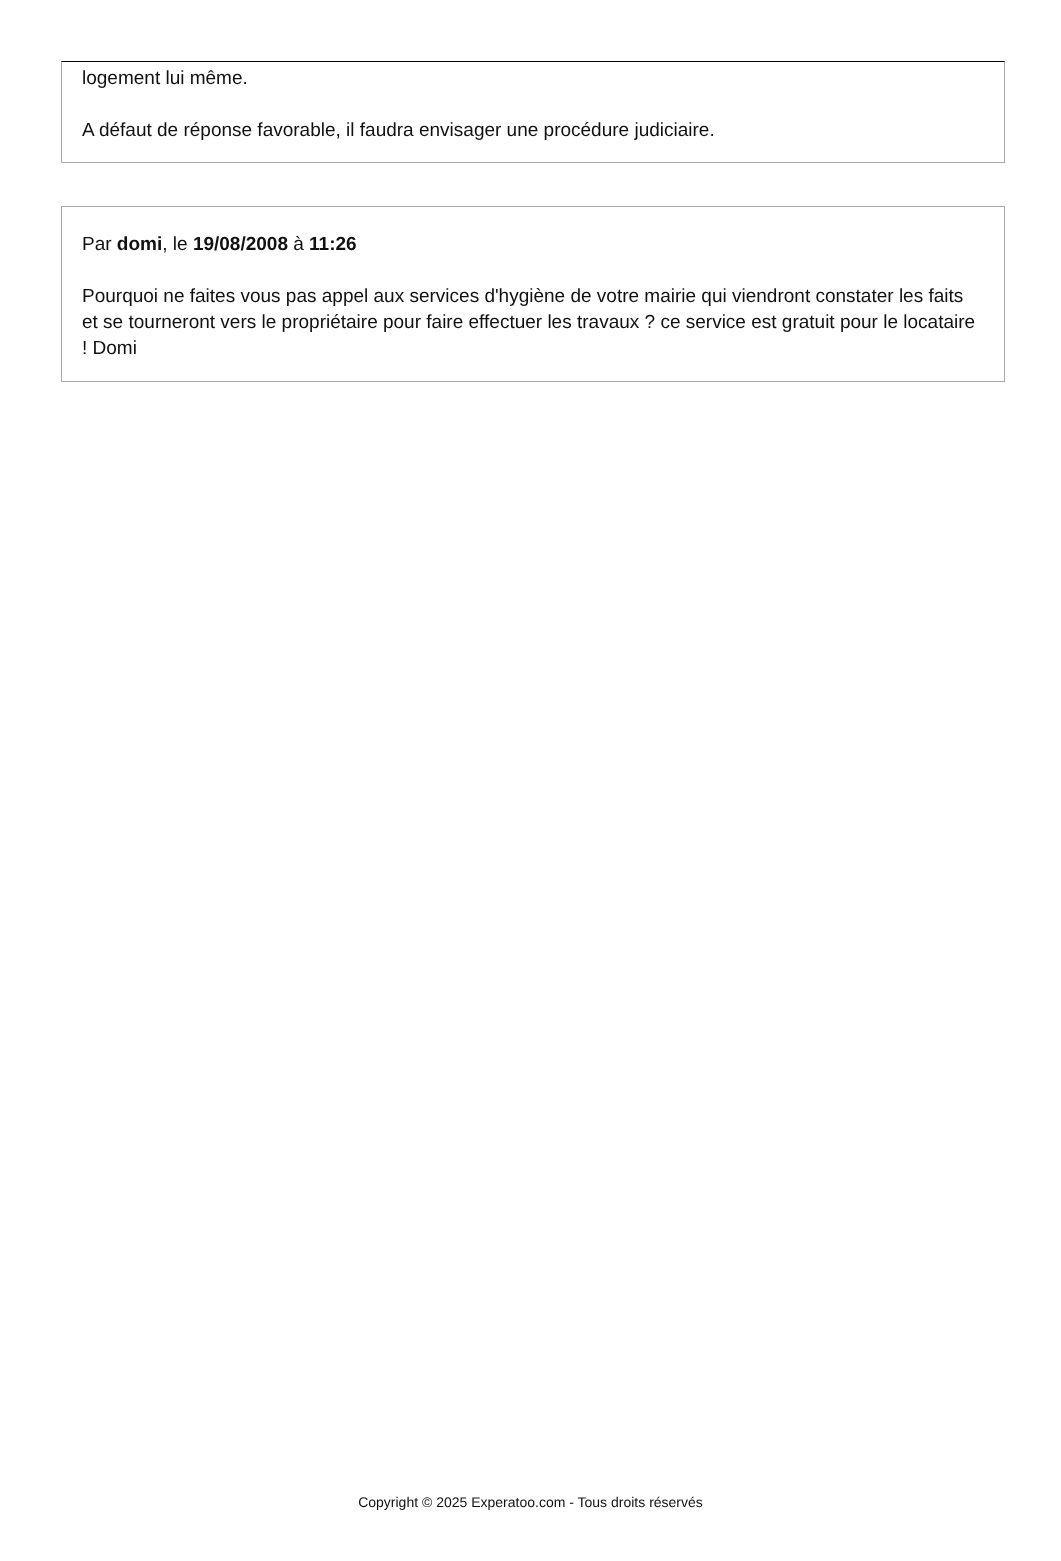logement lui même.
A défaut de réponse favorable, il faudra envisager une procédure judiciaire.
Par domi, le 19/08/2008 à 11:26
Pourquoi ne faites vous pas appel aux services d'hygiène de votre mairie qui viendront constater les faits et se tourneront vers le propriétaire pour faire effectuer les travaux ? ce service est gratuit pour le locataire ! Domi
Copyright © 2025 Experatoo.com - Tous droits réservés